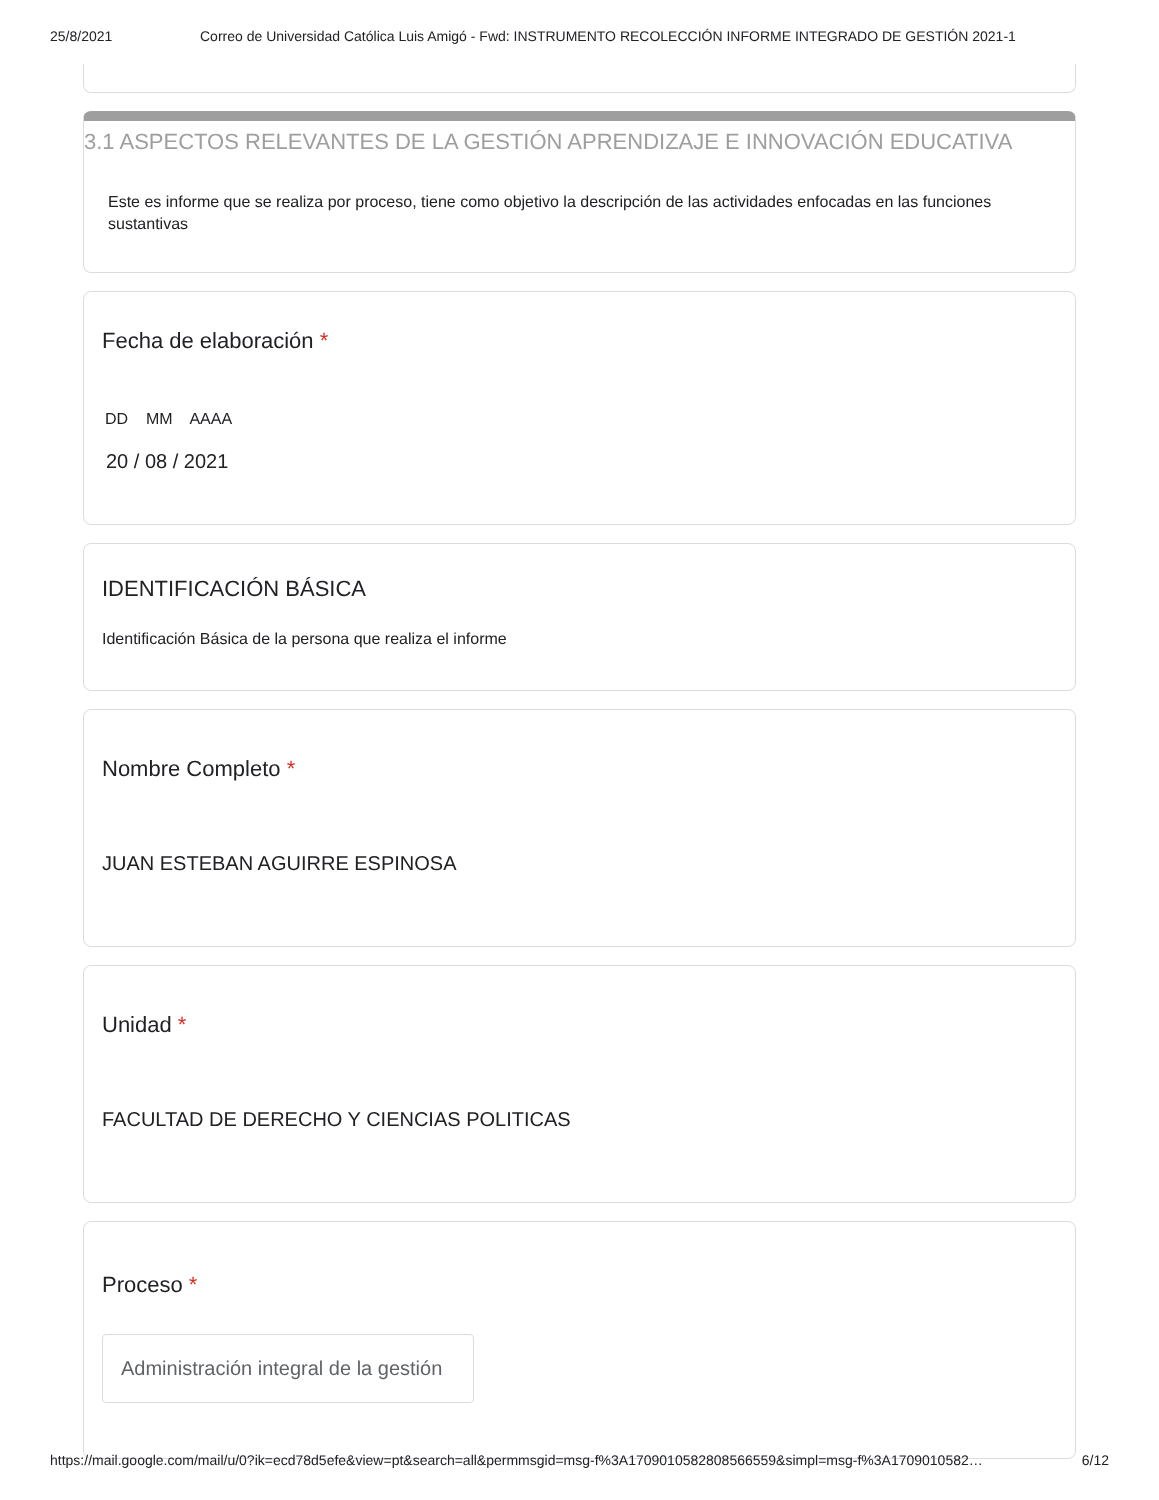25/8/2021 Correo de Universidad Católica Luis Amigó - Fwd: INSTRUMENTO RECOLECCIÓN INFORME INTEGRADO DE GESTIÓN 2021-1
3.1 ASPECTOS RELEVANTES DE LA GESTIÓN APRENDIZAJE E INNOVACIÓN EDUCATIVA
Este es informe que se realiza por proceso, tiene como objetivo la descripción de las actividades enfocadas en las funciones sustantivas
Fecha de elaboración *
DD MM AAAA
20 / 08 / 2021
IDENTIFICACIÓN BÁSICA
Identificación Básica de la persona que realiza el informe
Nombre Completo *
JUAN ESTEBAN AGUIRRE ESPINOSA
Unidad *
FACULTAD DE DERECHO Y CIENCIAS POLITICAS
Proceso *
Administración integral de la gestión
https://mail.google.com/mail/u/0?ik=ecd78d5efe&view=pt&search=all&permmsgid=msg-f%3A1709010582808566559&simpl=msg-f%3A1709010582… 6/12